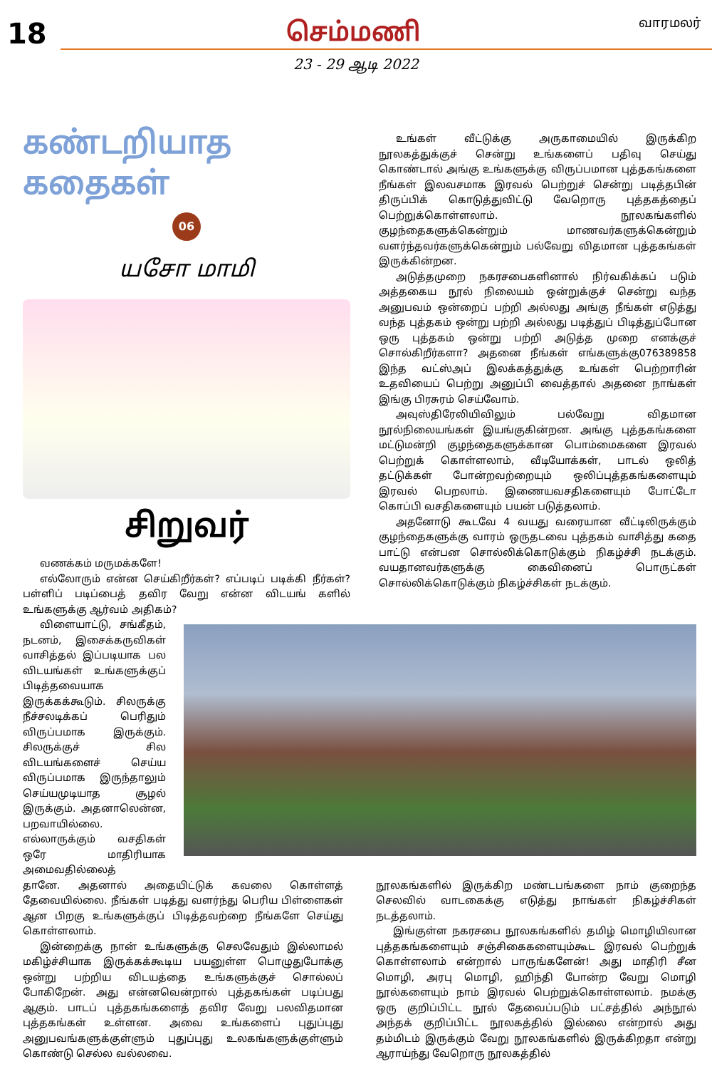18
செம்மணி
வாரமலர்
23 - 29 ஆடி 2022
கண்டறியாத கதைகள்
06
யசோ மாமி
சிறுவர்
வணக்கம் மருமக்களே!
எல்லோரும் என்ன செய்கிறீர்கள்? எப்படிப் படிக்கி நீர்கள்? பள்ளிப் படிப்பைத் தவிர வேறு என்ன விடயங் களில் உங்களுக்கு ஆர்வம் அதிகம்?
உங்கள் வீட்டுக்கு அருகாமையில் இருக்கிற நூலகத்துக்குச் சென்று உங்களைப் பதிவு செய்து கொண்டால் அங்கு உங்களுக்கு விருப்பமான புத்தகங்களை நீங்கள் இலவசமாக இரவல் பெற்றுச் சென்று படித்தபின் திருப்பிக் கொடுத்துவிட்டு வேறொரு புத்தகத்தைப் பெற்றுக்கொள்ளலாம். நூலகங்களில் குழந்தைகளுக்கென்றும் மாணவர்களுக்கென்றும் வளர்ந்தவர்களுக்கென்றும் பல்வேறு விதமான புத்தகங்கள் இருக்கின்றன.
அடுத்தமுறை நகரசபைகளினால் நிர்வகிக்கப் படும் அத்தகைய நூல் நிலையம் ஒன்றுக்குச் சென்று வந்த அனுபவம் ஒன்றைப் பற்றி அல்லது அங்கு நீங்கள் எடுத்து வந்த புத்தகம் ஒன்று பற்றி அல்லது படித்துப் பிடித்துப்போன ஒரு புத்தகம் ஒன்று பற்றி அடுத்த முறை எனக்குச் சொல்கிறீர்களா? அதனை நீங்கள் எங்களுக்கு076389858 இந்த வட்ஸ்அப் இலக்கத்துக்கு உங்கள் பெற்றாரின் உதவியைப் பெற்று அனுப்பி வைத்தால் அதனை நாங்கள் இங்கு பிரசுரம் செய்வோம்.
அவுஸ்திரேலியிவிலும் பல்வேறு விதமான நூல்நிலையங்கள் இயங்குகின்றன. அங்கு புத்தகங்களை மட்டுமன்றி குழந்தைகளுக்கான பொம்மைகளை இரவல் பெற்றுக் கொள்ளலாம், வீடியோக்கள், பாடல் ஒலித் தட்டுக்கள் போன்றவற்றையும் ஒலிப்புத்தகங்களையும் இரவல் பெறலாம். இணையவசதிகளையும் போட்டோ கொப்பி வசதிகளையும் பயன் படுத்தலாம்.
அதனோடு கூடவே 4 வயது வரையான வீட்டிலிருக்கும் குழந்தைகளுக்கு வாரம் ஒருதடவை புத்தகம் வாசித்து கதை பாட்டு என்பன சொல்லிக்கொடுக்கும் நிகழ்ச்சி நடக்கும். வயதானவர்களுக்கு கைவினைப் பொருட்கள் சொல்லிக்கொடுக்கும் நிகழ்ச்சிகள் நடக்கும்.
விளையாட்டு, சங்கீதம், நடனம், இசைக்கருவிகள் வாசித்தல் இப்படியாக பல விடயங்கள் உங்களுக்குப் பிடித்தவையாக இருக்கக்கூடும். சிலருக்கு நீச்சலடிக்கப் பெரிதும் விருப்பமாக இருக்கும். சிலருக்குச் சில விடயங்களைச் செய்ய விருப்பமாக இருந்தாலும் செய்யமுடியாத சூழல் இருக்கும். அதனாலென்ன, பறவாயில்லை. எல்லாருக்கும் வசதிகள் ஒரே மாதிரியாக அமைவதில்லைத்
தானே. அதனால் அதையிட்டுக் கவலை கொள்ளத் தேவையில்லை. நீங்கள் படித்து வளர்ந்து பெரிய பிள்ளைகள் ஆன பிறகு உங்களுக்குப் பிடித்தவற்றை நீங்களே செய்து கொள்ளலாம்.
இன்றைக்கு நான் உங்களுக்கு செலவேதும் இல்லாமல் மகிழ்ச்சியாக இருக்கக்கூடிய பயனுள்ள பொழுதுபோக்கு ஒன்று பற்றிய விடயத்தை உங்களுக்குச் சொல்லப் போகிறேன். அது என்னவென்றால் புத்தகங்கள் படிப்பது ஆகும். பாடப் புத்தகங்களைத் தவிர வேறு பலவிதமான புத்தகங்கள் உள்ளன. அவை உங்களைப் புதுப்புது அனுபவங்களுக்குள்ளும் புதுப்புது உலகங்களுக்குள்ளும் கொண்டு செல்ல வல்லவை.
நூலகங்களில் இருக்கிற மண்டபங்களை நாம் குறைந்த செலவில் வாடகைக்கு எடுத்து நாங்கள் நிகழ்ச்சிகள் நடத்தலாம்.
இங்குள்ள நகரசபை நூலகங்களில் தமிழ் மொழியிலான புத்தகங்களையும் சஞ்சிகைகளையும்கூட இரவல் பெற்றுக் கொள்ளலாம் என்றால் பாருங்களேன்! அது மாதிரி சீன மொழி, அரபு மொழி, ஹிந்தி போன்ற வேறு மொழி நூல்களையும் நாம் இரவல் பெற்றுக்கொள்ளலாம். நமக்கு ஒரு குறிப்பிட்ட நூல் தேவைப்படும் பட்சத்தில் அந்நூல் அந்தக் குறிப்பிட்ட நூலகத்தில் இல்லை என்றால் அது தம்மிடம் இருக்கும் வேறு நூலகங்களில் இருக்கிறதா என்று ஆராய்ந்து வேறொரு நூலகத்தில்